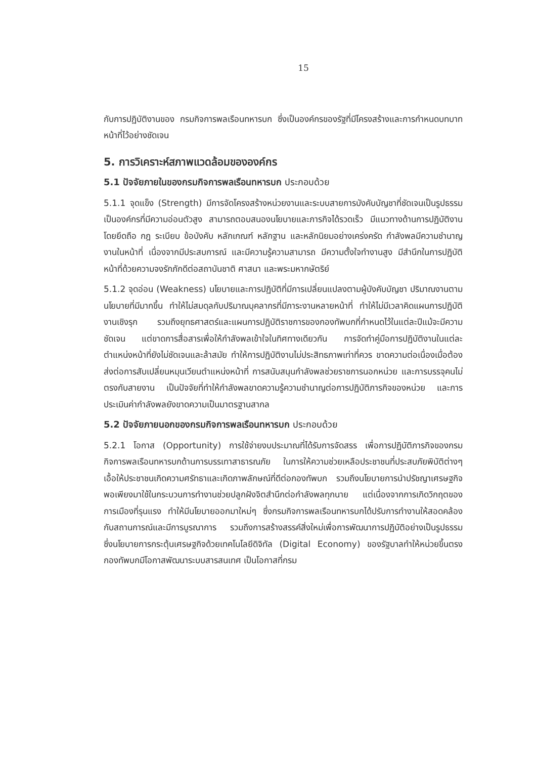15
กับการปฏิบัติงานของ กรมกิจการพลเรือนทหารบก ซึ่งเป็นองค์กรของรัฐที่มีโครงสร้างและการกำหนดบทบาทหน้าที่ไว้อย่างชัดเจน
5. การวิเคราะห์สภาพแวดล้อมขององค์กร
5.1 ปัจจัยภายในของกรมกิจการพลเรือนทหารบก ประกอบด้วย
5.1.1 จุดแข็ง (Strength) มีการจัดโครงสร้างหน่วยงานและระบบสายการบังคับบัญชาที่ชัดเจนเป็นรูปธรรม เป็นองค์กรที่มีความอ่อนตัวสูง สามารถตอบสนองนโยบายและภารกิจได้รวดเร็ว มีแนวทางด้านการปฏิบัติงานโดยยึดถือ กฎ ระเบียบ ข้อบังคับ หลักเกณฑ์ หลักฐาน และหลักนิยมอย่างเคร่งครัด กำลังพลมีความชำนาญงานในหน้าที่ เนื่องจากมีประสบการณ์ และมีความรู้ความสามารถ มีความตั้งใจทำงานสูง มีสำนึกในการปฏิบัติหน้าที่ด้วยความจงรักภักดีต่อสถาบันชาติ ศาสนา และพระมหากษัตริย์
5.1.2 จุดอ่อน (Weakness) นโยบายและการปฏิบัติที่มีการเปลี่ยนแปลงตามผู้บังคับบัญชา ปริมาณงานตามนโยบายที่มีมากขึ้น ทำให้ไม่สมดุลกับปริมาณบุคลากรที่มีภาระงานหลายหน้าที่ ทำให้ไม่มีเวลาคิดแผนการปฏิบัติงานเชิงรุก รวมถึงยุทธศาสตร์และแผนการปฏิบัติราชการของกองทัพบกที่กำหนดไว้ในแต่ละปีแม้จะมีความชัดเจน แต่ขาดการสื่อสารเพื่อให้กำลังพลเข้าใจในทิศทางเดียวกัน การจัดทำคู่มือการปฏิบัติงานในแต่ละตำแหน่งหน้าที่ยังไม่ชัดเจนและล้าสมัย ทำให้การปฏิบัติงานไม่ประสิทธภาพเท่าที่ควร ขาดความต่อเนื่องเมื่อต้องส่งต่อการสับเปลี่ยนหมุนเวียนตำแหน่งหน้าที่ การสนับสนุนกำลังพลช่วยราชการนอกหน่วย และการบรรจุคนไม่ตรงกับสายงาน เป็นปัจจัยที่ทำให้กำลังพลขาดความรู้ความชำนาญต่อการปฏิบัติภารกิจของหน่วย และการประเมินค่ากำลังพลยังขาดความเป็นมาตรฐานสากล
5.2 ปัจจัยภายนอกของกรมกิจการพลเรือนทหารบก ประกอบด้วย
5.2.1 โอกาส (Opportunity) การใช้จ่ายงบประมาณที่ได้รับการจัดสรร เพื่อการปฏิบัติภารกิจของกรมกิจการพลเรือนทหารบกด้านการบรรเทาสาธารณภัย ในการให้ความช่วยเหลือประชาชนที่ประสบภัยพิบัติต่างๆ เอื้อให้ประชาชนเกิดความศรัทธาและเกิดภาพลักษณ์ที่ดีต่อกองทัพบก รวมถึงนโยบายการนำปรัชญาเศรษฐกิจพอเพียงมาใช้ในกระบวนการทำงานช่วยปลูกฝังจิตสำนึกต่อกำลังพลทุกนาย แต่เนื่องจากการเกิดวิกฤตของการเมืองที่รุนแรง ทำให้มีนโยบายออกมาใหม่ๆ ซึ่งกรมกิจการพลเรือนทหารบกได้ปรับการทำงานให้สอดคล้องกับสถานการณ์และมีการบูรณาการ รวมถึงการสร้างสรรค์สิ่งใหม่เพื่อการพัฒนาการปฏิบัติอย่างเป็นรูปธรรม ซึ่งนโยบายการกระตุ้นเศรษฐกิจด้วยเทคโนโลยีดิจิทัล (Digital Economy) ของรัฐบาลทำให้หน่วยขึ้นตรงกองทัพบกมีโอกาสพัฒนาระบบสารสนเทศ เป็นโอกาสที่กรม